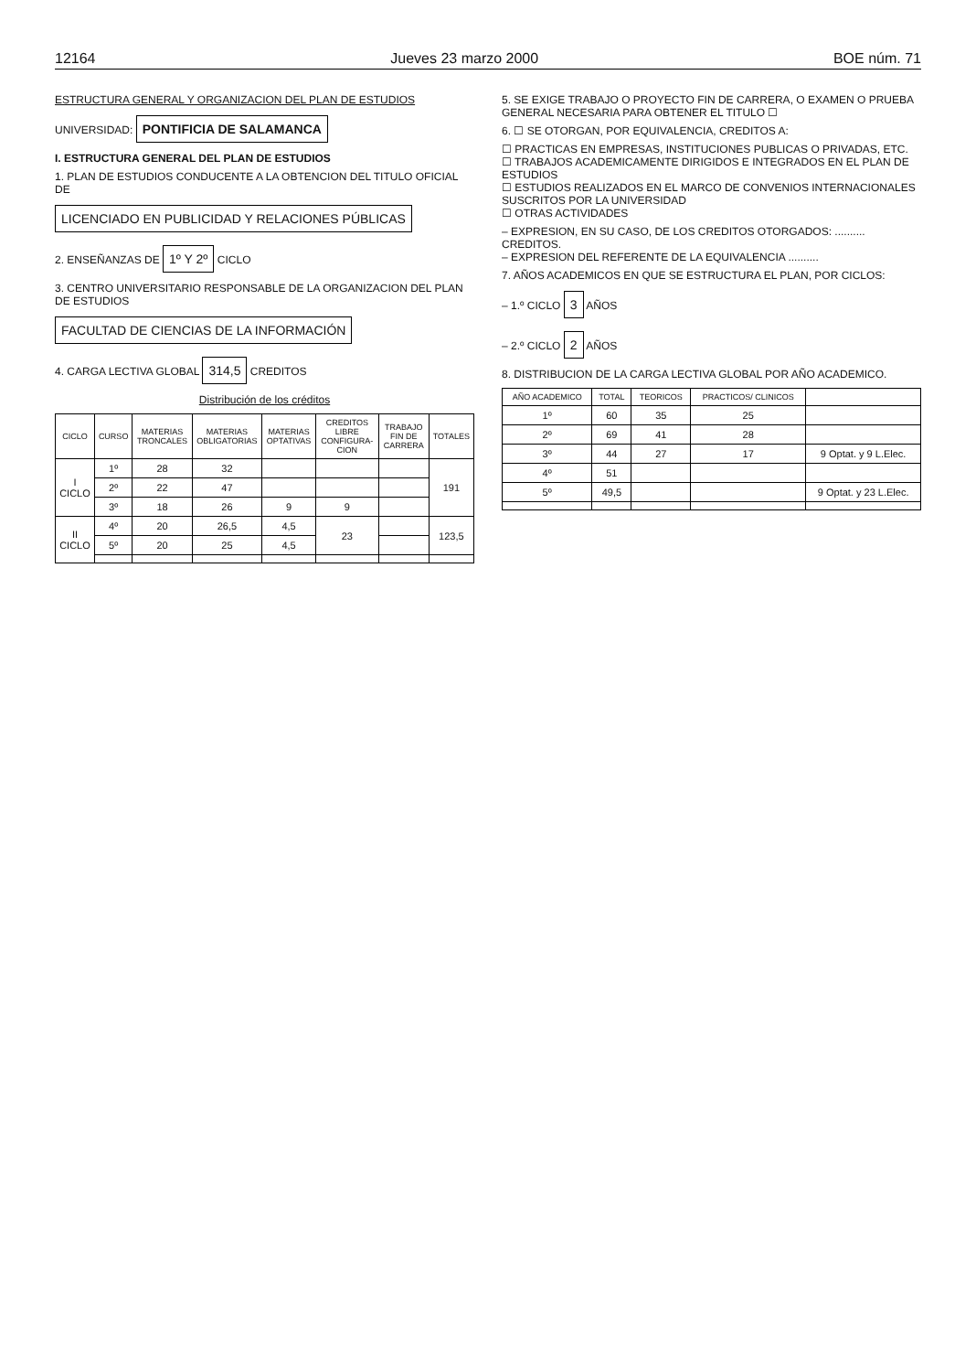12164 Jueves 23 marzo 2000 BOE núm. 71
ESTRUCTURA GENERAL Y ORGANIZACION DEL PLAN DE ESTUDIOS
UNIVERSIDAD: PONTIFICIA DE SALAMANCA
I. ESTRUCTURA GENERAL DEL PLAN DE ESTUDIOS
1. PLAN DE ESTUDIOS CONDUCENTE A LA OBTENCION DEL TITULO OFICIAL DE
LICENCIADO EN PUBLICIDAD Y RELACIONES PÚBLICAS
2. ENSEÑANZAS DE 1º Y 2º CICLO
3. CENTRO UNIVERSITARIO RESPONSABLE DE LA ORGANIZACION DEL PLAN DE ESTUDIOS
FACULTAD DE CIENCIAS DE LA INFORMACIÓN
4. CARGA LECTIVA GLOBAL 314,5 CREDITOS
Distribución de los créditos
| CICLO | CURSO | MATERIAS TRONCALES | MATERIAS OBLIGATORIAS | MATERIAS OPTATIVAS | CREDITOS LIBRE CONFIGURA-CION | TRABAJO FIN DE CARRERA | TOTALES |
| --- | --- | --- | --- | --- | --- | --- | --- |
| I CICLO | 1º | 28 | 32 | | | | 191 |
| | 2º | 22 | 47 | | | | |
| | 3º | 18 | 26 | 9 | 9 | | |
| II CICLO | 4º | 20 | 26,5 | 4,5 | 23 | | 123,5 |
| | 5º | 20 | 25 | 4,5 | | | |
5. SE EXIGE TRABAJO O PROYECTO FIN DE CARRERA, O EXAMEN O PRUEBA GENERAL NECESARIA PARA OBTENER EL TITULO ☐
6. ☐ SE OTORGAN, POR EQUIVALENCIA, CREDITOS A:
☐ PRACTICAS EN EMPRESAS, INSTITUCIONES PUBLICAS O PRIVADAS, ETC.
☐ TRABAJOS ACADEMICAMENTE DIRIGIDOS E INTEGRADOS EN EL PLAN DE ESTUDIOS
☐ ESTUDIOS REALIZADOS EN EL MARCO DE CONVENIOS INTERNACIONALES SUSCRITOS POR LA UNIVERSIDAD
☐ OTRAS ACTIVIDADES
– EXPRESION, EN SU CASO, DE LOS CREDITOS OTORGADOS: .......... CREDITOS.
– EXPRESION DEL REFERENTE DE LA EQUIVALENCIA ..........
7. AÑOS ACADEMICOS EN QUE SE ESTRUCTURA EL PLAN, POR CICLOS:
– 1.º CICLO 3 AÑOS
– 2.º CICLO 2 AÑOS
8. DISTRIBUCION DE LA CARGA LECTIVA GLOBAL POR AÑO ACADEMICO.
| AÑO ACADEMICO | TOTAL | TEORICOS | PRACTICOS/ CLINICOS | |
| --- | --- | --- | --- | --- |
| 1º | 60 | 35 | 25 | |
| 2º | 69 | 41 | 28 | |
| 3º | 44 | 27 | 17 | 9 Optat. y 9 L.Elec. |
| 4º | 51 | | | |
| 5º | 49,5 | | | 9 Optat. y 23 L.Elec. |